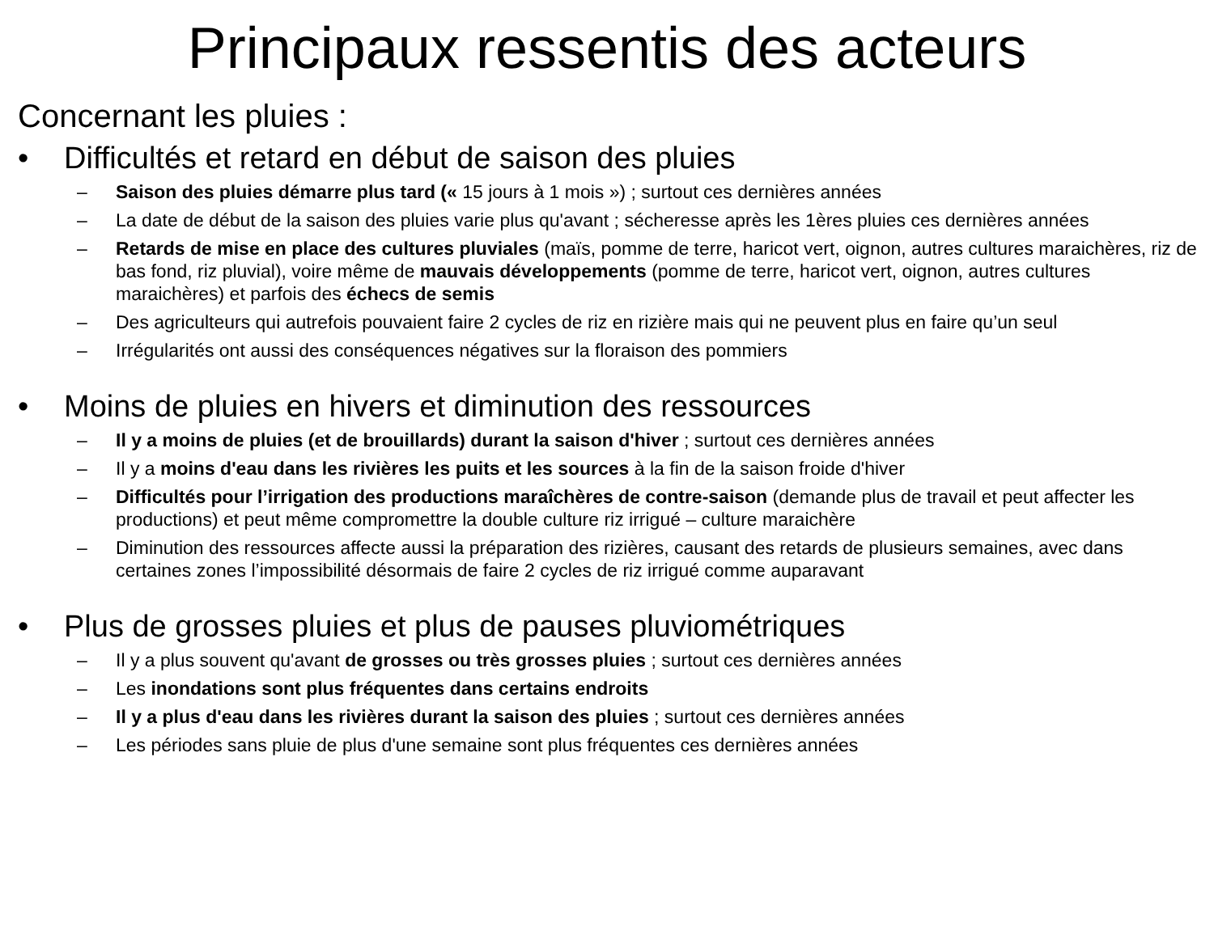Principaux ressentis des acteurs
Concernant les pluies :
• Difficultés et retard en début de saison des pluies
– Saison des pluies démarre plus tard (« 15 jours à 1 mois ») ; surtout ces dernières années
– La date de début de la saison des pluies varie plus qu'avant ; sécheresse après les 1ères pluies ces dernières années
– Retards de mise en place des cultures pluviales (maïs, pomme de terre, haricot vert, oignon, autres cultures maraichères, riz de bas fond, riz pluvial), voire même de mauvais développements (pomme de terre, haricot vert, oignon, autres cultures maraichères) et parfois des échecs de semis
– Des agriculteurs qui autrefois pouvaient faire 2 cycles de riz en rizière mais qui ne peuvent plus en faire qu’un seul
– Irrégularités ont aussi des conséquences négatives sur la floraison des pommiers
• Moins de pluies en hivers et diminution des ressources
– Il y a moins de pluies (et de brouillards) durant la saison d'hiver ; surtout ces dernières années
– Il y a moins d'eau dans les rivières les puits et les sources à la fin de la saison froide d'hiver
– Difficultés pour l’irrigation des productions maraîchères de contre-saison (demande plus de travail et peut affecter les productions) et peut même compromettre la double culture riz irrigué – culture maraichère
– Diminution des ressources affecte aussi la préparation des rizières, causant des retards de plusieurs semaines, avec dans certaines zones l’impossibilité désormais de faire 2 cycles de riz irrigué comme auparavant
• Plus de grosses pluies et plus de pauses pluviométriques
– Il y a plus souvent qu'avant de grosses ou très grosses pluies ; surtout ces dernières années
– Les inondations sont plus fréquentes dans certains endroits
– Il y a plus d'eau dans les rivières durant la saison des pluies ; surtout ces dernières années
– Les périodes sans pluie de plus d'une semaine sont plus fréquentes ces dernières années